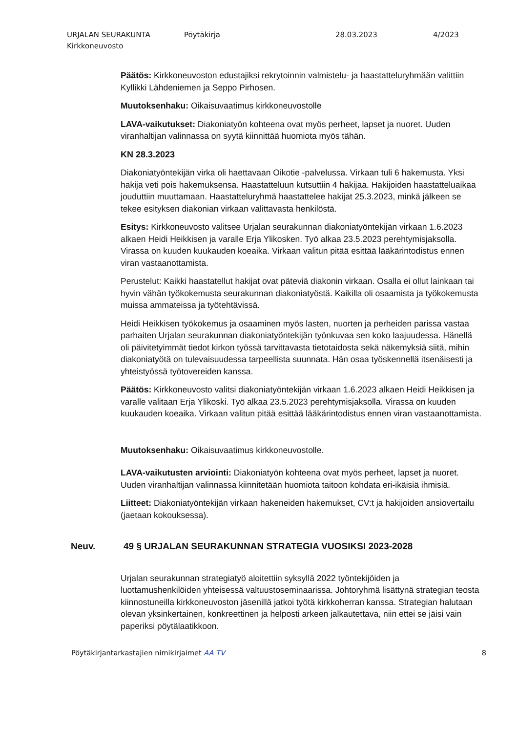URJALAN SEURAKUNTA
Kirkkoneuvosto
Pöytäkirja 28.03.2023 4/2023
Päätös: Kirkkoneuvoston edustajiksi rekrytoinnin valmistelu- ja haastatteluryhmään valittiin Kyllikki Lähdeniemen ja Seppo Pirhosen.
Muutoksenhaku: Oikaisuvaatimus kirkkoneuvostolle
LAVA-vaikutukset: Diakoniatyön kohteena ovat myös perheet, lapset ja nuoret. Uuden viranhaltijan valinnassa on syytä kiinnittää huomiota myös tähän.
KN 28.3.2023
Diakoniatyöntekijän virka oli haettavaan Oikotie -palvelussa. Virkaan tuli 6 hakemusta. Yksi hakija veti pois hakemuksensa. Haastatteluun kutsuttiin 4 hakijaa. Hakijoiden haastatteluaikaa jouduttiin muuttamaan. Haastatteluryhmä haastattelee hakijat 25.3.2023, minkä jälkeen se tekee esityksen diakonian virkaan valittavasta henkilöstä.
Esitys: Kirkkoneuvosto valitsee Urjalan seurakunnan diakoniatyöntekijän virkaan 1.6.2023 alkaen Heidi Heikkisen ja varalle Erja Ylikosken. Työ alkaa 23.5.2023 perehtymisjaksolla. Virassa on kuuden kuukauden koeaika. Virkaan valitun pitää esittää lääkärintodistus ennen viran vastaanottamista.
Perustelut: Kaikki haastatellut hakijat ovat päteviä diakonin virkaan. Osalla ei ollut lainkaan tai hyvin vähän työkokemusta seurakunnan diakoniatyöstä. Kaikilla oli osaamista ja työkokemusta muissa ammateissa ja työtehtävissä.
Heidi Heikkisen työkokemus ja osaaminen myös lasten, nuorten ja perheiden parissa vastaa parhaiten Urjalan seurakunnan diakoniatyöntekijän työnkuvaa sen koko laajuudessa. Hänellä oli päivitetyimmät tiedot kirkon työssä tarvittavasta tietotaidosta sekä näkemyksiä siitä, mihin diakoniatyötä on tulevaisuudessa tarpeellista suunnata. Hän osaa työskennellä itsenäisesti ja yhteistyössä työtovereiden kanssa.
Päätös: Kirkkoneuvosto valitsi diakoniatyöntekijän virkaan 1.6.2023 alkaen Heidi Heikkisen ja varalle valitaan Erja Ylikoski. Työ alkaa 23.5.2023 perehtymisjaksolla. Virassa on kuuden kuukauden koeaika. Virkaan valitun pitää esittää lääkärintodistus ennen viran vastaanottamista.
Muutoksenhaku: Oikaisuvaatimus kirkkoneuvostolle.
LAVA-vaikutusten arviointi: Diakoniatyön kohteena ovat myös perheet, lapset ja nuoret. Uuden viranhaltijan valinnassa kiinnitetään huomiota taitoon kohdata eri-ikäisiä ihmisiä.
Liitteet: Diakoniatyöntekijän virkaan hakeneiden hakemukset, CV:t ja hakijoiden ansiovertailu (jaetaan kokouksessa).
Neuv. 49 § URJALAN SEURAKUNNAN STRATEGIA VUOSIKSI 2023-2028
Urjalan seurakunnan strategiatyö aloitettiin syksyllä 2022 työntekijöiden ja luottamushenkilöiden yhteisessä valtuustoseminaarissa. Johtoryhmä lisättynä strategian teosta kiinnostuneilla kirkkoneuvoston jäsenillä jatkoi työtä kirkkoherran kanssa. Strategian halutaan olevan yksinkertainen, konkreettinen ja helposti arkeen jalkautettava, niin ettei se jäisi vain paperiksi pöytälaatikkoon.
Pöytäkirjantarkastajien nimikirjaimet AA TV
8